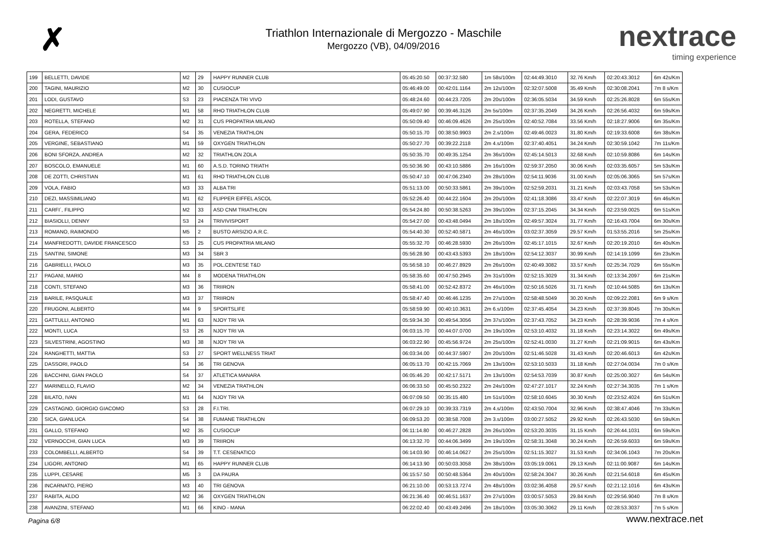✗
Triathlon Internazionale di Mergozzo - Maschile
Mergozzo (VB), 04/09/2016
nextrace
timing experience
| 199 | BELLETTI, DAVIDE | M2 | 29 | HAPPY RUNNER CLUB | 05:45:20.50 | 00:37:32.580 | 1m 58s/100m | 02:44:49.3010 | 32.76 Km/h | 02:20:43.3012 | 6m 42s/Km |
| 200 | TAGINI, MAURIZIO | M2 | 30 | CUSIOCUP | 05:46:49.00 | 00:42:01.1164 | 2m 12s/100m | 02:32:07.5008 | 35.49 Km/h | 02:30:08.2041 | 7m 8 s/Km |
| 201 | LODI, GUSTAVO | S3 | 23 | PIACENZA TRI VIVO | 05:48:24.60 | 00:44:23.7205 | 2m 20s/100m | 02:36:05.5034 | 34.59 Km/h | 02:25:26.8028 | 6m 55s/Km |
| 202 | NEGRETTI, MICHELE | M1 | 58 | RHO TRIATHLON CLUB | 05:49:07.90 | 00:39:46.3126 | 2m 5s/100m | 02:37:35.2049 | 34.26 Km/h | 02:26:56.4032 | 6m 59s/Km |
| 203 | ROTELLA, STEFANO | M2 | 31 | CUS PROPATRIA MILANO | 05:50:09.40 | 00:46:09.4626 | 2m 25s/100m | 02:40:52.7084 | 33.56 Km/h | 02:18:27.9006 | 6m 35s/Km |
| 204 | GERA, FEDERICO | S4 | 35 | VENEZIA TRATHLON | 05:50:15.70 | 00:38:50.9903 | 2m 2.s/100m | 02:49:46.0023 | 31.80 Km/h | 02:19:33.6008 | 6m 38s/Km |
| 205 | VERGINE, SEBASTIANO | M1 | 59 | OXYGEN TRIATHLON | 05:50:27.70 | 00:39:22.2118 | 2m 4.s/100m | 02:37:40.4051 | 34.24 Km/h | 02:30:59.1042 | 7m 11s/Km |
| 206 | BONI SFORZA, ANDREA | M2 | 32 | TRIATHLON ZOLA | 05:50:35.70 | 00:49:35.1254 | 2m 36s/100m | 02:45:14.5013 | 32.68 Km/h | 02:10:59.8086 | 6m 14s/Km |
| 207 | BOSCOLO, EMANUELE | M1 | 60 | A.S.D. TORINO TRIATH | 05:50:36.90 | 00:43:10.5886 | 2m 16s/100m | 02:59:37.2050 | 30.06 Km/h | 02:03:35.6057 | 5m 53s/Km |
| 208 | DE ZOTTI, CHRISTIAN | M1 | 61 | RHO TRIATHLON CLUB | 05:50:47.10 | 00:47:06.2340 | 2m 28s/100m | 02:54:11.9036 | 31.00 Km/h | 02:05:06.3065 | 5m 57s/Km |
| 209 | VOLA, FABIO | M3 | 33 | ALBA TRI | 05:51:13.00 | 00:50:33.5861 | 2m 39s/100m | 02:52:59.2031 | 31.21 Km/h | 02:03:43.7058 | 5m 53s/Km |
| 210 | DEZI, MASSIMILIANO | M1 | 62 | FLIPPER EIFFEL ASCOL | 05:52:26.40 | 00:44:22.1604 | 2m 20s/100m | 02:41:18.3086 | 33.47 Km/h | 02:22:07.3019 | 6m 46s/Km |
| 211 | CARFI´, FILIPPO | M2 | 33 | ASD CNM TRIATHLON | 05:54:24.80 | 00:50:38.5263 | 2m 39s/100m | 02:37:15.2045 | 34.34 Km/h | 02:23:59.0025 | 6m 51s/Km |
| 212 | BIASIOLLI, DENNY | S3 | 24 | TRIVIVISPORT | 05:54:27.00 | 00:43:48.0494 | 2m 18s/100m | 02:49:57.3024 | 31.77 Km/h | 02:16:43.7004 | 6m 30s/Km |
| 213 | ROMANO, RAIMONDO | M5 | 2 | BUSTO ARSIZIO A.R.C. | 05:54:40.30 | 00:52:40.5871 | 2m 46s/100m | 03:02:37.3059 | 29.57 Km/h | 01:53:55.2016 | 5m 25s/Km |
| 214 | MANFREDOTTI, DAVIDE FRANCESCO | S3 | 25 | CUS PROPATRIA MILANO | 05:55:32.70 | 00:46:28.5930 | 2m 26s/100m | 02:45:17.1015 | 32.67 Km/h | 02:20:19.2010 | 6m 40s/Km |
| 215 | SANTINI, SIMONE | M3 | 34 | SBR 3 | 05:56:28.90 | 00:43:43.5393 | 2m 18s/100m | 02:54:12.3037 | 30.99 Km/h | 02:14:19.1099 | 6m 23s/Km |
| 216 | GABRIELLI, PAOLO | M3 | 35 | POL.CENTESE T&D | 05:56:58.10 | 00:46:27.8929 | 2m 26s/100m | 02:40:49.3082 | 33.57 Km/h | 02:25:34.7029 | 6m 55s/Km |
| 217 | PAGANI, MARIO | M4 | 8 | MODENA TRIATHLON | 05:58:35.60 | 00:47:50.2945 | 2m 31s/100m | 02:52:15.3029 | 31.34 Km/h | 02:13:34.2097 | 6m 21s/Km |
| 218 | CONTI, STEFANO | M3 | 36 | TRIIRON | 05:58:41.00 | 00:52:42.8372 | 2m 46s/100m | 02:50:16.5026 | 31.71 Km/h | 02:10:44.5085 | 6m 13s/Km |
| 219 | BARILE, PASQUALE | M3 | 37 | TRIIRON | 05:58:47.40 | 00:46:46.1235 | 2m 27s/100m | 02:58:48.5049 | 30.20 Km/h | 02:09:22.2081 | 6m 9 s/Km |
| 220 | FRUGONI, ALBERTO | M4 | 9 | SPORTSLIFE | 05:58:59.90 | 00:40:10.3631 | 2m 6.s/100m | 02:37:45.4054 | 34.23 Km/h | 02:37:39.8045 | 7m 30s/Km |
| 221 | GATTULLI, ANTONIO | M1 | 63 | NJOY TRI VA | 05:59:34.30 | 00:49:54.3056 | 2m 37s/100m | 02:37:43.7052 | 34.23 Km/h | 02:28:39.9036 | 7m 4 s/Km |
| 222 | MONTI, LUCA | S3 | 26 | NJOY TRI VA | 06:03:15.70 | 00:44:07.0700 | 2m 19s/100m | 02:53:10.4032 | 31.18 Km/h | 02:23:14.3022 | 6m 49s/Km |
| 223 | SILVESTRINI, AGOSTINO | M3 | 38 | NJOY TRI VA | 06:03:22.90 | 00:45:56.9724 | 2m 25s/100m | 02:52:41.0030 | 31.27 Km/h | 02:21:09.9015 | 6m 43s/Km |
| 224 | RANGHETTI, MATTIA | S3 | 27 | SPORT WELLNESS TRIAT | 06:03:34.00 | 00:44:37.5907 | 2m 20s/100m | 02:51:46.5028 | 31.43 Km/h | 02:20:46.6013 | 6m 42s/Km |
| 225 | DASSORI, PAOLO | S4 | 36 | TRI GENOVA | 06:05:13.70 | 00:42:15.7069 | 2m 13s/100m | 02:53:10.5033 | 31.18 Km/h | 02:27:04.0034 | 7m 0 s/Km |
| 226 | BACCHINI, GIAN PAOLO | S4 | 37 | ATLETICA MANARA | 06:05:46.20 | 00:42:17.5171 | 2m 13s/100m | 02:54:53.7039 | 30.87 Km/h | 02:25:00.3027 | 6m 54s/Km |
| 227 | MARINELLO, FLAVIO | M2 | 34 | VENEZIA TRATHLON | 06:06:33.50 | 00:45:50.2322 | 2m 24s/100m | 02:47:27.1017 | 32.24 Km/h | 02:27:34.3035 | 7m 1 s/Km |
| 228 | BILATO, IVAN | M1 | 64 | NJOY TRI VA | 06:07:09.50 | 00:35:15.480 | 1m 51s/100m | 02:58:10.6045 | 30.30 Km/h | 02:23:52.4024 | 6m 51s/Km |
| 229 | CASTAGNO, GIORGIO GIACOMO | S3 | 28 | F.I.TRI. | 06:07:29.10 | 00:39:33.7319 | 2m 4.s/100m | 02:43:50.7004 | 32.96 Km/h | 02:38:47.4046 | 7m 33s/Km |
| 230 | SICA, GIANLUCA | S4 | 38 | FUMANE TRIATHLON | 06:09:53.20 | 00:38:58.7008 | 2m 3.s/100m | 03:00:27.5052 | 29.92 Km/h | 02:26:43.5030 | 6m 59s/Km |
| 231 | GALLO, STEFANO | M2 | 35 | CUSIOCUP | 06:11:14.80 | 00:46:27.2828 | 2m 26s/100m | 02:53:20.3035 | 31.15 Km/h | 02:26:44.1031 | 6m 59s/Km |
| 232 | VERNOCCHI, GIAN LUCA | M3 | 39 | TRIIRON | 06:13:32.70 | 00:44:06.3499 | 2m 19s/100m | 02:58:31.3048 | 30.24 Km/h | 02:26:59.6033 | 6m 59s/Km |
| 233 | COLOMBELLI, ALBERTO | S4 | 39 | T.T. CESENATICO | 06:14:03.90 | 00:46:14.0627 | 2m 25s/100m | 02:51:15.3027 | 31.53 Km/h | 02:34:06.1043 | 7m 20s/Km |
| 234 | LIGORI, ANTONIO | M1 | 65 | HAPPY RUNNER CLUB | 06:14:13.90 | 00:50:03.3058 | 2m 38s/100m | 03:05:19.0061 | 29.13 Km/h | 02:11:00.9087 | 6m 14s/Km |
| 235 | LUPPI, CESARE | M5 | 3 | DA PAURA | 06:15:57.50 | 00:50:48.5364 | 2m 40s/100m | 02:58:24.3047 | 30.26 Km/h | 02:21:54.6018 | 6m 45s/Km |
| 236 | INCARNATO, PIERO | M3 | 40 | TRI GENOVA | 06:21:10.00 | 00:53:13.7274 | 2m 48s/100m | 03:02:36.4058 | 29.57 Km/h | 02:21:12.1016 | 6m 43s/Km |
| 237 | RABITA, ALDO | M2 | 36 | OXYGEN TRIATHLON | 06:21:36.40 | 00:46:51.1637 | 2m 27s/100m | 03:00:57.5053 | 29.84 Km/h | 02:29:56.9040 | 7m 8 s/Km |
| 238 | AVANZINI, STEFANO | M1 | 66 | KINO - MANA | 06:22:02.40 | 00:43:49.2496 | 2m 18s/100m | 03:05:30.3062 | 29.11 Km/h | 02:28:53.3037 | 7m 5 s/Km |
Pagina 6/8 www.nextrace.net